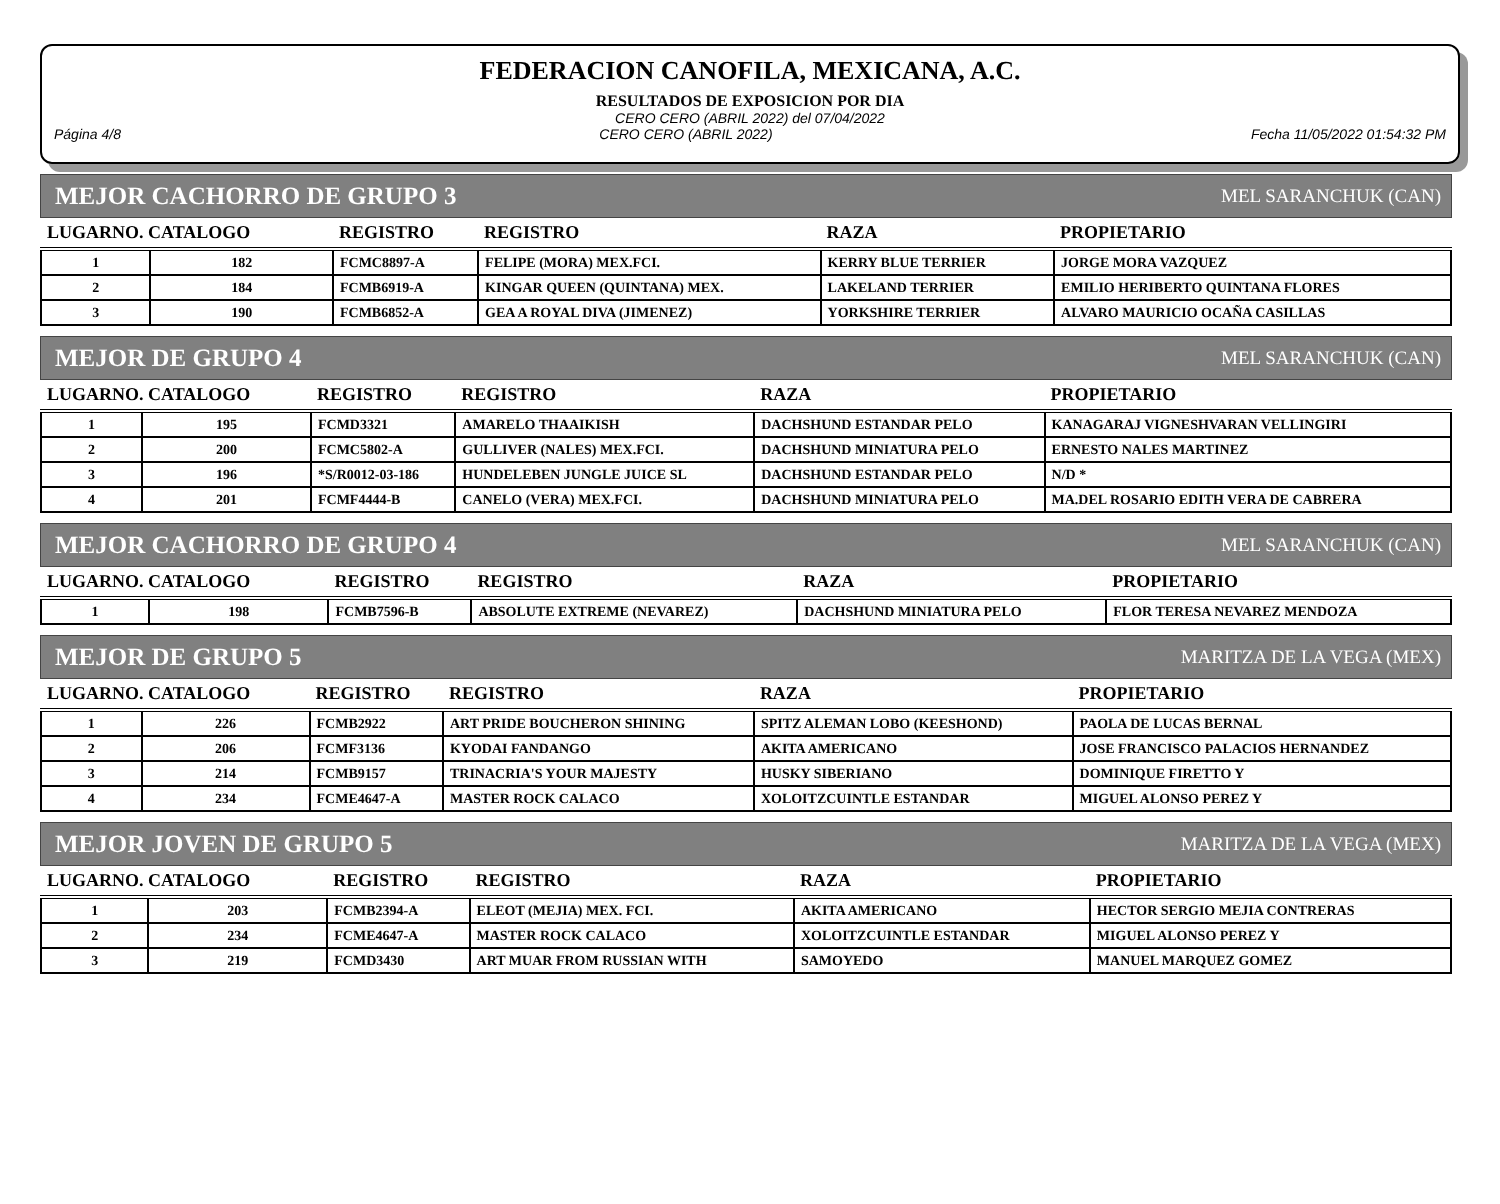FEDERACION CANOFILA, MEXICANA, A.C.
RESULTADOS DE EXPOSICION POR DIA
CERO CERO (ABRIL 2022) del 07/04/2022
Página 4/8 CERO CERO (ABRIL 2022) Fecha 11/05/2022 01:54:32 PM
MEJOR CACHORRO DE GRUPO 3 MEL SARANCHUK (CAN)
| LUGARNO. CATALOGO | | REGISTRO | REGISTRO | RAZA | PROPIETARIO |
| --- | --- | --- | --- | --- | --- |
| 1 | 182 | FCMC8897-A | FELIPE (MORA) MEX.FCI. | KERRY BLUE TERRIER | JORGE MORA VAZQUEZ |
| 2 | 184 | FCMB6919-A | KINGAR QUEEN (QUINTANA) MEX. | LAKELAND TERRIER | EMILIO HERIBERTO QUINTANA FLORES |
| 3 | 190 | FCMB6852-A | GEA A ROYAL DIVA (JIMENEZ) | YORKSHIRE TERRIER | ALVARO MAURICIO OCAÑA CASILLAS |
MEJOR DE GRUPO 4 MEL SARANCHUK (CAN)
| LUGARNO. CATALOGO | | REGISTRO | REGISTRO | RAZA | PROPIETARIO |
| --- | --- | --- | --- | --- | --- |
| 1 | 195 | FCMD3321 | AMARELO THAAIKISH | DACHSHUND ESTANDAR PELO | KANAGARAJ VIGNESHVARAN VELLINGIRI |
| 2 | 200 | FCMC5802-A | GULLIVER (NALES) MEX.FCI. | DACHSHUND MINIATURA PELO | ERNESTO NALES MARTINEZ |
| 3 | 196 | *S/R0012-03-186 | HUNDELEBEN JUNGLE JUICE SL | DACHSHUND ESTANDAR PELO | N/D * |
| 4 | 201 | FCMF4444-B | CANELO (VERA) MEX.FCI. | DACHSHUND MINIATURA PELO | MA.DEL ROSARIO EDITH VERA DE CABRERA |
MEJOR CACHORRO DE GRUPO 4 MEL SARANCHUK (CAN)
| LUGARNO. CATALOGO | | REGISTRO | REGISTRO | RAZA | PROPIETARIO |
| --- | --- | --- | --- | --- | --- |
| 1 | 198 | FCMB7596-B | ABSOLUTE EXTREME (NEVAREZ) | DACHSHUND MINIATURA PELO | FLOR TERESA NEVAREZ MENDOZA |
MEJOR DE GRUPO 5 MARITZA DE LA VEGA (MEX)
| LUGARNO. CATALOGO | | REGISTRO | REGISTRO | RAZA | PROPIETARIO |
| --- | --- | --- | --- | --- | --- |
| 1 | 226 | FCMB2922 | ART PRIDE BOUCHERON SHINING | SPITZ ALEMAN LOBO (KEESHOND) | PAOLA DE LUCAS BERNAL |
| 2 | 206 | FCMF3136 | KYODAI FANDANGO | AKITA AMERICANO | JOSE FRANCISCO PALACIOS HERNANDEZ |
| 3 | 214 | FCMB9157 | TRINACRIA'S YOUR MAJESTY | HUSKY SIBERIANO | DOMINIQUE FIRETTO Y |
| 4 | 234 | FCME4647-A | MASTER ROCK CALACO | XOLOITZCUINTLE ESTANDAR | MIGUEL ALONSO PEREZ Y |
MEJOR JOVEN DE GRUPO 5 MARITZA DE LA VEGA (MEX)
| LUGARNO. CATALOGO | | REGISTRO | REGISTRO | RAZA | PROPIETARIO |
| --- | --- | --- | --- | --- | --- |
| 1 | 203 | FCMB2394-A | ELEOT (MEJIA) MEX. FCI. | AKITA AMERICANO | HECTOR SERGIO MEJIA CONTRERAS |
| 2 | 234 | FCME4647-A | MASTER ROCK CALACO | XOLOITZCUINTLE ESTANDAR | MIGUEL ALONSO PEREZ Y |
| 3 | 219 | FCMD3430 | ART MUAR FROM RUSSIAN WITH | SAMOYEDO | MANUEL MARQUEZ GOMEZ |